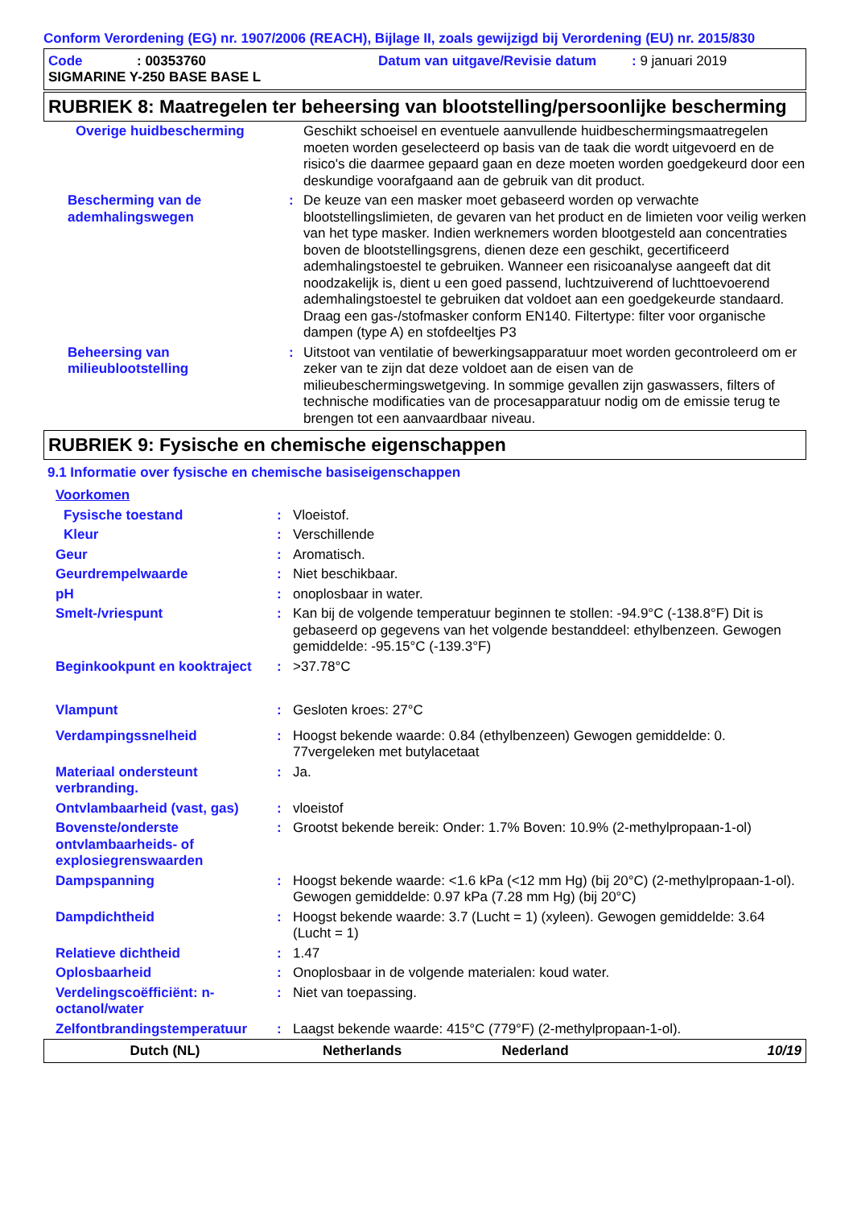Conform Verordening (EG) nr. 1907/2006 (REACH), Bijlage II, zoals gewijzigd bij Verordening (EU) nr. 2015/830
| Code | : 00353760 | Datum van uitgave/Revisie datum | : 9 januari 2019 |
| SIGMARINE Y-250 BASE BASE L | | | |
RUBRIEK 8: Maatregelen ter beheersing van blootstelling/persoonlijke bescherming
| Overige huidbescherming | | Geschikt schoeisel en eventuele aanvullende huidbeschermingsmaatregelen moeten worden geselecteerd op basis van de taak die wordt uitgevoerd en de risico's die daarmee gepaard gaan en deze moeten worden goedgekeurd door een deskundige voorafgaand aan de gebruik van dit product. |
| Bescherming van de ademhalingswegen | : | De keuze van een masker moet gebaseerd worden op verwachte blootstellingslimieten, de gevaren van het product en de limieten voor veilig werken van het type masker. Indien werknemers worden blootgesteld aan concentraties boven de blootstellingsgrens, dienen deze een geschikt, gecertificeerd ademhalingstoestel te gebruiken. Wanneer een risicoanalyse aangeeft dat dit noodzakelijk is, dient u een goed passend, luchtzuiverend of luchttoevoerend ademhalingstoestel te gebruiken dat voldoet aan een goedgekeurde standaard. Draag een gas-/stofmasker conform EN140. Filtertype: filter voor organische dampen (type A) en stofdeeltjes P3 |
| Beheersing van milieublootstelling | : | Uitstoot van ventilatie of bewerkingsapparatuur moet worden gecontroleerd om er zeker van te zijn dat deze voldoet aan de eisen van de milieubeschermingswetgeving. In sommige gevallen zijn gaswassers, filters of technische modificaties van de procesapparatuur nodig om de emissie terug te brengen tot een aanvaardbaar niveau. |
RUBRIEK 9: Fysische en chemische eigenschappen
9.1 Informatie over fysische en chemische basiseigenschappen
| Voorkomen | | |
| Fysische toestand | : | Vloeistof. |
| Kleur | : | Verschillende |
| Geur | : | Aromatisch. |
| Geurdrempelwaarde | : | Niet beschikbaar. |
| pH | : | onoplosbaar in water. |
| Smelt-/vriespunt | : | Kan bij de volgende temperatuur beginnen te stollen: -94.9°C (-138.8°F) Dit is gebaseerd op gegevens van het volgende bestanddeel: ethylbenzeen. Gewogen gemiddelde: -95.15°C (-139.3°F) |
| Beginkookpunt en kooktraject | : | >37.78°C |
| Vlampunt | : | Gesloten kroes: 27°C |
| Verdampingssnelheid | : | Hoogst bekende waarde: 0.84 (ethylbenzeen) Gewogen gemiddelde: 0. 77vergeleken met butylacetaat |
| Materiaal ondersteunt verbranding. | : | Ja. |
| Ontvlambaarheid (vast, gas) | : | vloeistof |
| Bovenste/onderste ontvlambaarheids- of explosiegrenswaarden | : | Grootst bekende bereik: Onder: 1.7% Boven: 10.9% (2-methylpropaan-1-ol) |
| Dampspanning | : | Hoogst bekende waarde: <1.6 kPa (<12 mm Hg) (bij 20°C) (2-methylpropaan-1-ol). Gewogen gemiddelde: 0.97 kPa (7.28 mm Hg) (bij 20°C) |
| Dampdichtheid | : | Hoogst bekende waarde: 3.7 (Lucht = 1) (xyleen). Gewogen gemiddelde: 3.64 (Lucht = 1) |
| Relatieve dichtheid | : | 1.47 |
| Oplosbaarheid | : | Onoplosbaar in de volgende materialen: koud water. |
| Verdelingscoëfficiënt: n-octanol/water | : | Niet van toepassing. |
| Zelfontbrandingstemperatuur | : | Laagst bekende waarde: 415°C (779°F) (2-methylpropaan-1-ol). |
Dutch (NL) Netherlands Nederland 10/19